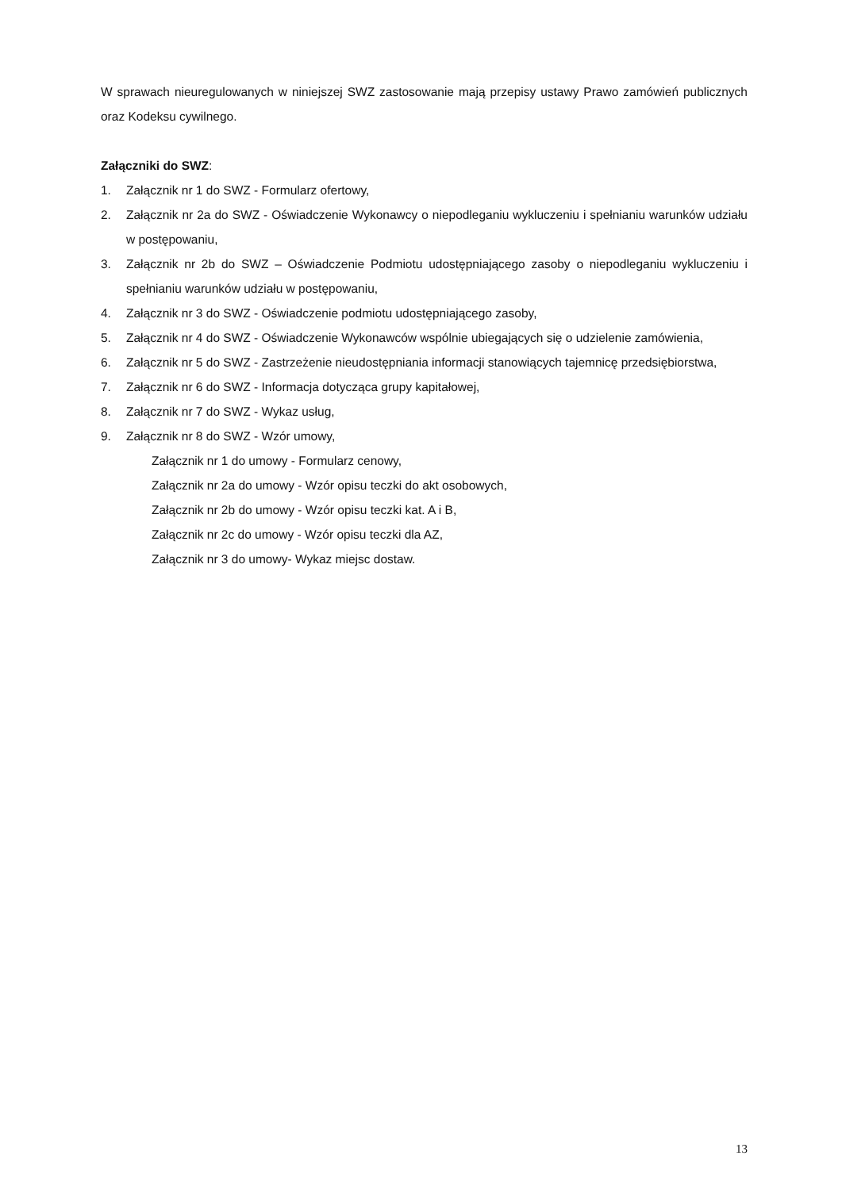W sprawach nieuregulowanych w niniejszej SWZ zastosowanie mają przepisy ustawy Prawo zamówień publicznych oraz Kodeksu cywilnego.
Załączniki do SWZ:
1. Załącznik nr 1 do SWZ - Formularz ofertowy,
2. Załącznik nr 2a do SWZ - Oświadczenie Wykonawcy o niepodleganiu wykluczeniu i spełnianiu warunków udziału w postępowaniu,
3. Załącznik nr 2b do SWZ – Oświadczenie Podmiotu udostępniającego zasoby o niepodleganiu wykluczeniu i spełnianiu warunków udziału w postępowaniu,
4. Załącznik nr 3 do SWZ - Oświadczenie podmiotu udostępniającego zasoby,
5. Załącznik nr 4 do SWZ - Oświadczenie Wykonawców wspólnie ubiegających się o udzielenie zamówienia,
6. Załącznik nr 5 do SWZ - Zastrzeżenie nieudostępniania informacji stanowiących tajemnicę przedsiębiorstwa,
7. Załącznik nr 6 do SWZ - Informacja dotycząca grupy kapitałowej,
8. Załącznik nr 7 do SWZ - Wykaz usług,
9. Załącznik nr 8 do SWZ - Wzór umowy,
Załącznik nr 1 do umowy - Formularz cenowy,
Załącznik nr 2a do umowy - Wzór opisu teczki do akt osobowych,
Załącznik nr 2b do umowy - Wzór opisu teczki kat. A i B,
Załącznik nr 2c do umowy - Wzór opisu teczki dla AZ,
Załącznik nr 3 do umowy- Wykaz miejsc dostaw.
13